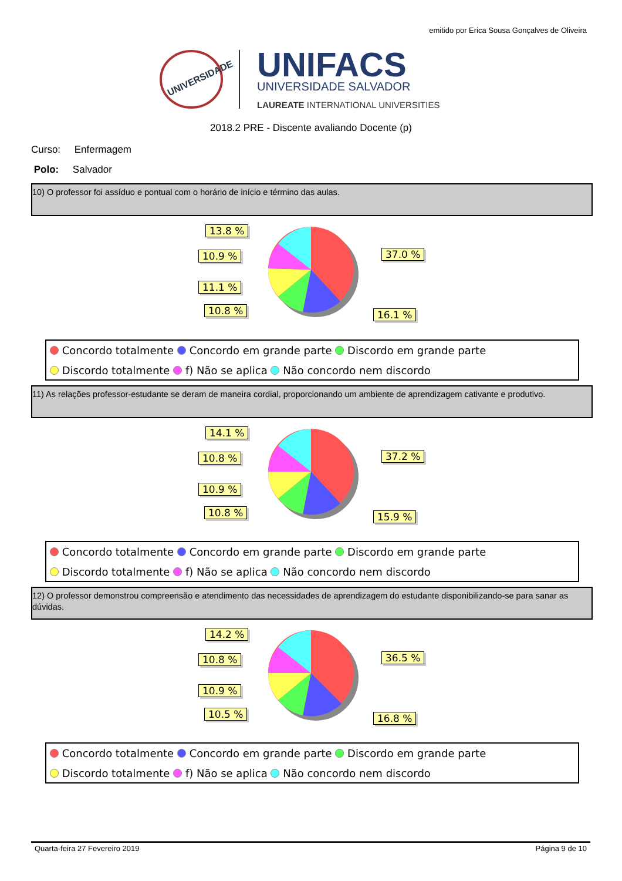emitido por Erica Sousa Gonçalves de Oliveira
UNIVERSIDADE
UNIFACS
UNIVERSIDADE SALVADOR
LAUREATE INTERNATIONAL UNIVERSITIES
2018.2 PRE - Discente avaliando Docente (p)
Curso: Enfermagem
Polo: Salvador
10) O professor foi assíduo e pontual com o horário de início e término das aulas.
13.8 %
10.9 %
11.1 %
10.8 %
37.0 %
16.1 %
Concordo totalmente Concordo em grande parte Discordo em grande parte
Discordo totalmente f) Não se aplica Não concordo nem discordo
11) As relações professor-estudante se deram de maneira cordial, proporcionando um ambiente de aprendizagem cativante e produtivo.
14.1 %
10.8 %
10.9 %
10.8 %
37.2 %
15.9 %
Concordo totalmente Concordo em grande parte Discordo em grande parte
Discordo totalmente f) Não se aplica Não concordo nem discordo
12) O professor demonstrou compreensão e atendimento das necessidades de aprendizagem do estudante disponibilizando-se para sanar as dúvidas.
14.2 %
10.8 %
10.9 %
10.5 %
36.5 %
16.8 %
Concordo totalmente Concordo em grande parte Discordo em grande parte
Discordo totalmente f) Não se aplica Não concordo nem discordo
Quarta-feira 27 Fevereiro 2019 Página 9 de 10